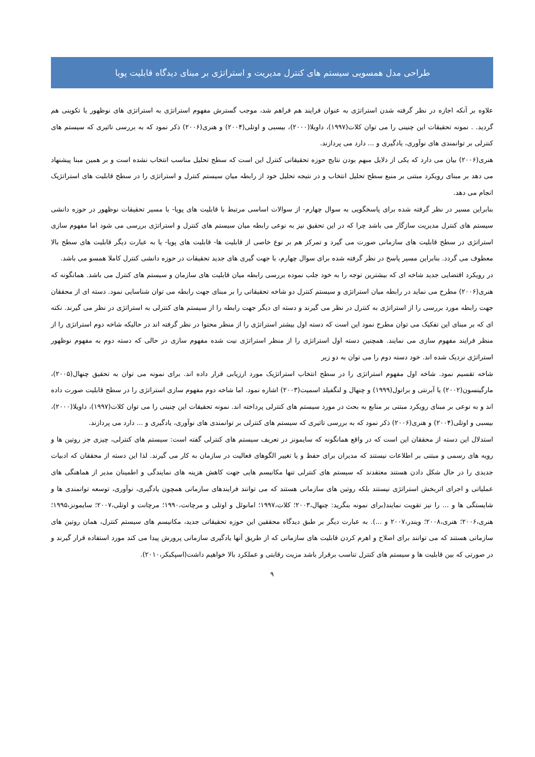طراحی مدل همسویی سیستم های کنترل مدیریت و استراتژی بر مبنای دیدگاه قابلیت پویا
علاوه بر آنکه اجازه در نظر گرفته شدن استراتژی به عنوان فرایند هم فراهم شد، موجب گسترش مفهوم استراتژی به استراتژی های نوظهور یا تکوینی هم گردید. . نمونه تحقیقات این چنینی را می توان کلات(۱۹۹۷)، داویلا(۲۰۰۰)، بیسبی و اوتلی(۲۰۰۴) و هنری(۲۰۰۶) ذکر نمود که به بررسی تاثیری که سیستم های کنترلی بر توانمندی های نوآوری، یادگیری و ... دارد می پردازند.
هنری(۲۰۰۶) بیان می دارد که یکی از دلایل مبهم بودن نتایج حوزه تحقیقاتی کنترل این است که سطح تحلیل مناسب انتخاب نشده است و بر همین مبنا پیشنهاد می دهد بر مبنای رویکرد مبتنی بر منبع سطح تحلیل انتخاب و در نتیجه تحلیل خود از رابطه میان سیستم کنترل و استراتژی را در سطح قابلیت های استراتژیک انجام می دهد.
بنابراین مسیر در نظر گرفته شده برای پاسخگویی به سوال چهارم- از سوالات اساسی مرتبط با قابلیت های پویا- با مسیر تحقیقات نوظهور در حوزه دانشی سیستم های کنترل مدیریت سازگار می باشد چرا که در این تحقیق نیز به نوعی رابطه میان سیستم های کنترل و استراتژی بررسی می شود اما مفهوم سازی استراتژی در سطح قابلیت های سازمانی صورت می گیرد و تمرکز هم بر نوع خاصی از قابلیت ها- قابلیت های پویا- یا به عبارت دیگر قابلیت های سطح بالا معطوف می گردد. بنابراین مسیر پاسخ در نظر گرفته شده برای سوال چهارم، با جهت گیری های جدید تحقیقات در حوزه دانشی کنترل کاملا همسو می باشد.
در رویکرد اقتضایی جدید شاخه ای که بیشترین توجه را به خود جلب نموده بررسی رابطه میان قابلیت های سازمان و سیستم های کنترل می باشد. همانگونه که هنری(۲۰۰۶) مطرح می نماید در رابطه میان استراتژی و سیستم کنترل دو شاخه تحقیقاتی را بر مبنای جهت رابطه می توان شناسایی نمود. دسته ای از محققان جهت رابطه مورد بررسی را از استراتژی به کنترل در نظر می گیرند و دسته ای دیگر جهت رابطه را از سیستم های کنترلی به استراتژی در نظر می گیرند. نکته ای که بر مبنای این تفکیک می توان مطرح نمود این است که دسته اول بیشتر استراتژی را از منظر محتوا در نظر گرفته اند در حالیکه شاخه دوم استراتژی را از منظر فرایند مفهوم سازی می نمایند. همچنین دسته اول استراتژی را از منظر استراتژی نیت شده مفهوم سازی در حالی که دسته دوم به مفهوم نوظهور استراتژی نزدیک شده اند. خود دسته دوم را می توان به دو زیر
شاخه تقسیم نمود. شاخه اول مفهوم استراتژی را در سطح انتخاب استراتژیک مورد ارزیابی قرار داده اند. برای نمونه می توان به تحقیق چنهال(۲۰۰۵)، مارگینسون(۲۰۰۲) یا آبرنتی و برانول(۱۹۹۹) و چنهال و لنگفیلد اسمیت(۲۰۰۳) اشاره نمود. اما شاخه دوم مفهوم سازی استراتژی را در سطح قابلیت صورت داده اند و به نوعی بر مبنای رویکرد مبتنی بر منابع به بحث در مورد سیستم های کنترلی پرداخته اند. نمونه تحقیقات این چنینی را می توان کلات(۱۹۹۷)، داویلا(۲۰۰۰)، بیسبی و اوتلی(۲۰۰۴) و هنری(۲۰۰۶) ذکر نمود که به بررسی تاثیری که سیستم های کنترلی بر توانمندی های نوآوری، یادگیری و ... دارد می پردازند.
استدلال این دسته از محققان این است که در واقع همانگونه که سایمونز در تعریف سیستم های کنترلی گفته است: سیستم های کنترلی، چیزی جز روتین ها و رویه های رسمی و مبتنی بر اطلاعات نیستند که مدیران برای حفظ و یا تغییر الگوهای فعالیت در سازمان به کار می گیرند. لذا این دسته از محققان که ادبیات جدیدی را در حال شکل دادن هستند معتقدند که سیستم های کنترلی تنها مکانیسم هایی جهت کاهش هزینه های نمایندگی و اطمینان مدیر از هماهنگی های عملیاتی و اجرای اثربخش استراتژی نیستند بلکه روتین های سازمانی هستند که می توانند فرایندهای سازمانی همچون یادگیری، نوآوری، توسعه توانمندی ها و شایستگی ها و ... را نیز تقویت نمایند(برای نمونه بنگرید: چنهال،۲۰۰۳؛ کلات،۱۹۹۷؛ امانوئل و اوتلی و مرچانت،۱۹۹۰؛ مرچانت و اوتلی،۲۰۰۷؛ سایمونز،۱۹۹۵؛ هنری،۲۰۰۶؛ هنری،۲۰۰۸؛ ویندر،۲۰۰۷ و ...). به عبارت دیگر بر طبق دیدگاه محققین این حوزه تحقیقاتی جدید، مکانیسم های سیستم کنترل، همان روتین های سازمانی هستند که می توانند برای اصلاح و اهرم کردن قابلیت های سازمانی که از طریق آنها یادگیری سازمانی پرورش پیدا می کند مورد استفاده قرار گیرند و در صورتی که بین قابلیت ها و سیستم های کنترل تناسب برقرار باشد مزیت رقابتی و عملکرد بالا خواهیم داشت(اسپکبکر،۲۰۱۰).
۹